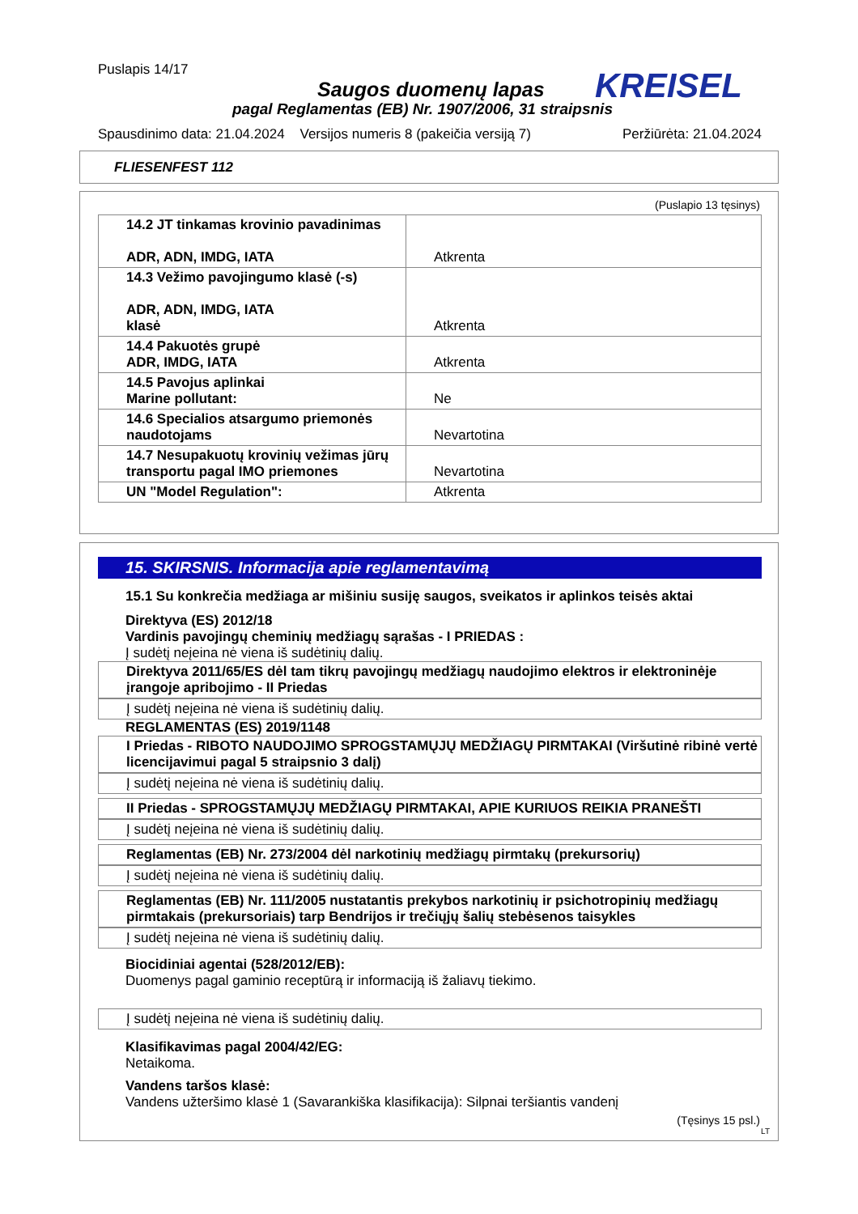Puslapis 14/17
Saugos duomenų lapas KREISEL
pagal Reglamentas (EB) Nr. 1907/2006, 31 straipsnis
Spausdinimo data: 21.04.2024 Versijos numeris 8 (pakeičia versiją 7) Peržiūrėta: 21.04.2024
FLIESENFEST 112
(Puslapio 13 tęsinys)
| 14.2 JT tinkamas krovinio pavadinimas ADR, ADN, IMDG, IATA | Atkrenta |
| 14.3 Vežimo pavojingumo klasė (-s) ADR, ADN, IMDG, IATA klasė | Atkrenta |
| 14.4 Pakuotės grupė ADR, IMDG, IATA | Atkrenta |
| 14.5 Pavojus aplinkai Marine pollutant: | Ne |
| 14.6 Specialios atsargumo priemonės naudotojams | Nevartotina |
| 14.7 Nesupakuotų krovinių vežimas jūrų transportu pagal IMO priemones | Nevartotina |
| UN "Model Regulation": | Atkrenta |
15. SKIRSNIS. Informacija apie reglamentavimą
15.1 Su konkrečia medžiaga ar mišiniu susiję saugos, sveikatos ir aplinkos teisės aktai
Direktyva (ES) 2012/18
Vardinis pavojingų cheminių medžiagų sąrašas - I PRIEDAS :
Į sudėtį neįeina nė viena iš sudėtinių dalių.
Direktyva 2011/65/ES dėl tam tikrų pavojingų medžiagų naudojimo elektros ir elektroninėje įrangoje apribojimo - II Priedas
Į sudėtį neįeina nė viena iš sudėtinių dalių.
REGLAMENTAS (ES) 2019/1148
I Priedas - RIBOTO NAUDOJIMO SPROGSTAMŲJŲ MEDŽIAGŲ PIRMTAKAI (Viršutinė ribinė vertė licencijavimui pagal 5 straipsnio 3 dalį)
Į sudėtį neįeina nė viena iš sudėtinių dalių.
II Priedas - SPROGSTAMŲJŲ MEDŽIAGŲ PIRMTAKAI, APIE KURIUOS REIKIA PRANEŠTI
Į sudėtį neįeina nė viena iš sudėtinių dalių.
Reglamentas (EB) Nr. 273/2004 dėl narkotinių medžiagų pirmtakų (prekursorių)
Į sudėtį neįeina nė viena iš sudėtinių dalių.
Reglamentas (EB) Nr. 111/2005 nustatantis prekybos narkotinių ir psichotropinių medžiagų pirmtakais (prekursoriais) tarp Bendrijos ir trečiųjų šalių stebėsenos taisykles
Į sudėtį neįeina nė viena iš sudėtinių dalių.
Biocidiniai agentai (528/2012/EB):
Duomenys pagal gaminio receptūrą ir informaciją iš žaliavų tiekimo.
Į sudėtį neįeina nė viena iš sudėtinių dalių.
Klasifikavimas pagal 2004/42/EG:
Netaikoma.
Vandens taršos klasė:
Vandens užteršimo klasė 1 (Savarankiška klasifikacija): Silpnai teršiantis vandenį
(Tęsinys 15 psl.)
LT